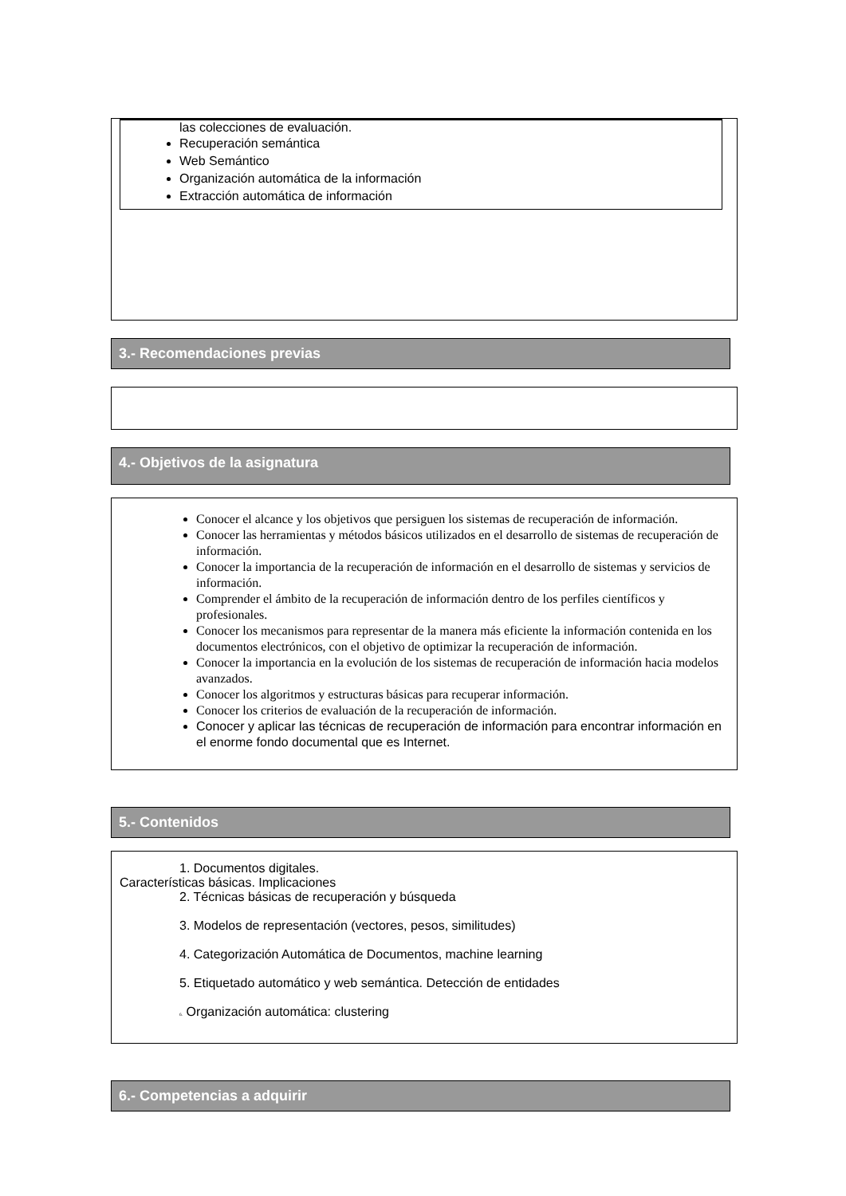las colecciones de evaluación.
Recuperación semántica
Web Semántico
Organización automática de la información
Extracción automática de información
3.- Recomendaciones previas
4.- Objetivos de la asignatura
Conocer el alcance y los objetivos que persiguen los sistemas de recuperación de información.
Conocer las herramientas y métodos básicos utilizados en el desarrollo de sistemas de recuperación de información.
Conocer la importancia de la recuperación de información en el desarrollo de sistemas y servicios de información.
Comprender el ámbito de la recuperación de información dentro de los perfiles científicos y profesionales.
Conocer los mecanismos para representar de la manera más eficiente la información contenida en los documentos electrónicos, con el objetivo de optimizar la recuperación de información.
Conocer la importancia en la evolución de los sistemas de recuperación de información hacia modelos avanzados.
Conocer los algoritmos y estructuras básicas para recuperar información.
Conocer los criterios de evaluación de la recuperación de información.
Conocer y aplicar las técnicas de recuperación de información para encontrar información en el enorme fondo documental que es Internet.
5.- Contenidos
1. Documentos digitales.
Características básicas. Implicaciones
2. Técnicas básicas de recuperación y búsqueda
3. Modelos de representación (vectores, pesos, similitudes)
4. Categorización Automática de Documentos, machine learning
5. Etiquetado automático y web semántica. Detección de entidades
6. Organización automática: clustering
6.- Competencias a adquirir